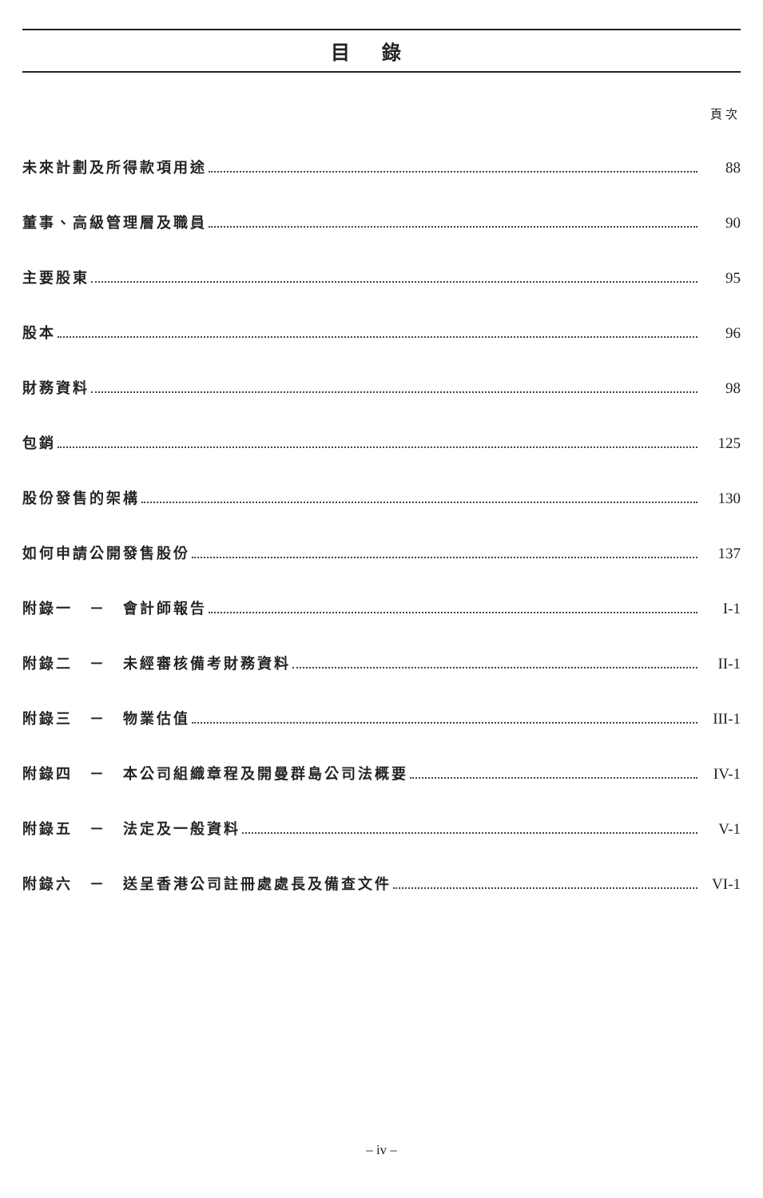目錄
頁次
未來計劃及所得款項用途 88
董事、高級管理層及職員 90
主要股東 95
股本 96
財務資料 98
包銷 125
股份發售的架構 130
如何申請公開發售股份 137
附錄一　－　會計師報告 I-1
附錄二　－　未經審核備考財務資料 II-1
附錄三　－　物業估值 III-1
附錄四　－　本公司組織章程及開曼群島公司法概要 IV-1
附錄五　－　法定及一般資料 V-1
附錄六　－　送呈香港公司註冊處處長及備查文件 VI-1
– iv –